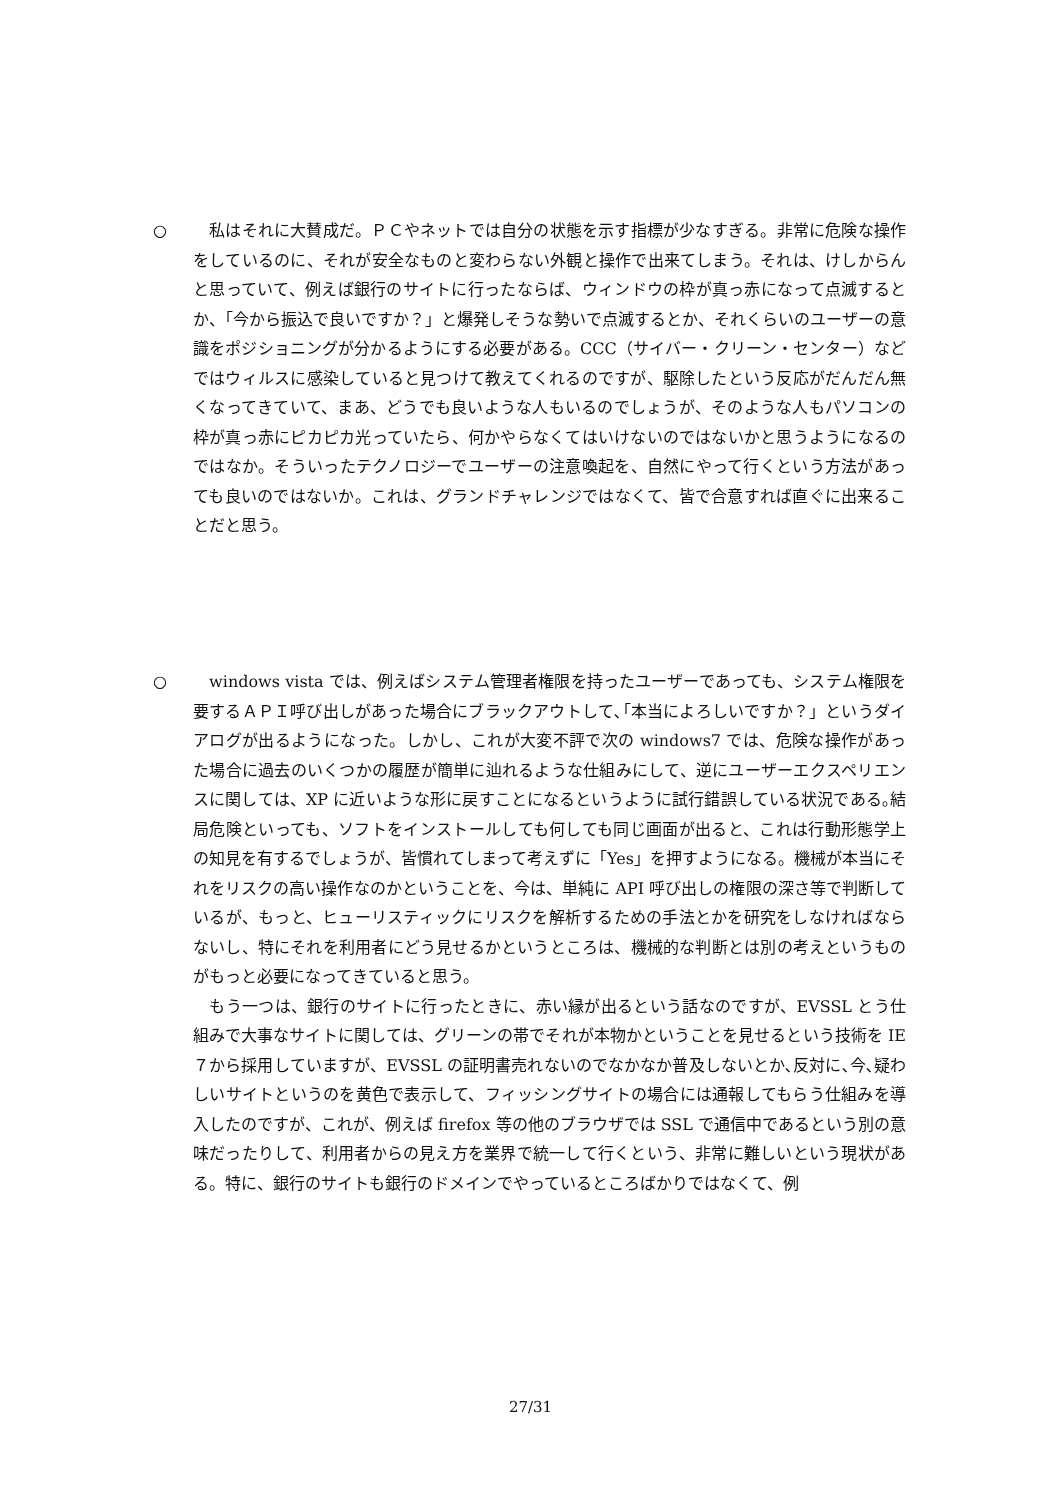○ 　私はそれに大賛成だ。ＰＣやネットでは自分の状態を示す指標が少なすぎる。非常に危険な操作をしているのに、それが安全なものと変わらない外観と操作で出来てしまう。それは、けしからんと思っていて、例えば銀行のサイトに行ったならば、ウィンドウの枠が真っ赤になって点滅するとか、「今から振込で良いですか？」と爆発しそうな勢いで点滅するとか、それくらいのユーザーの意識をポジショニングが分かるようにする必要がある。CCC（サイバー・クリーン・センター）などではウィルスに感染していると見つけて教えてくれるのですが、駆除したという反応がだんだん無くなってきていて、まあ、どうでも良いような人もいるのでしょうが、そのような人もパソコンの枠が真っ赤にピカピカ光っていたら、何かやらなくてはいけないのではないかと思うようになるのではなか。そういったテクノロジーでユーザーの注意喚起を、自然にやって行くという方法があっても良いのではないか。これは、グランドチャレンジではなくて、皆で合意すれば直ぐに出来ることだと思う。
○ 　windows vista では、例えばシステム管理者権限を持ったユーザーであっても、システム権限を要するＡＰＩ呼び出しがあった場合にブラックアウトして､｢本当によろしいですか？」というダイアログが出るようになった。しかし、これが大変不評で次の windows7 では、危険な操作があった場合に過去のいくつかの履歴が簡単に辿れるような仕組みにして、逆にユーザーエクスペリエンスに関しては、XP に近いような形に戻すことになるというように試行錯誤している状況である｡結局危険といっても、ソフトをインストールしても何しても同じ画面が出ると、これは行動形態学上の知見を有するでしょうが、皆慣れてしまって考えずに「Yes」を押すようになる。機械が本当にそれをリスクの高い操作なのかということを、今は、単純に API 呼び出しの権限の深さ等で判断しているが、もっと、ヒューリスティックにリスクを解析するための手法とかを研究をしなければならないし、特にそれを利用者にどう見せるかというところは、機械的な判断とは別の考えというものがもっと必要になってきていると思う。
　もう一つは、銀行のサイトに行ったときに、赤い縁が出るという話なのですが、EVSSL とう仕組みで大事なサイトに関しては、グリーンの帯でそれが本物かということを見せるという技術を IE７から採用していますが、EVSSL の証明書売れないのでなかなか普及しないとか､反対に､今､疑わしいサイトというのを黄色で表示して、フィッシングサイトの場合には通報してもらう仕組みを導入したのですが、これが、例えば firefox 等の他のブラウザでは SSL で通信中であるという別の意味だったりして、利用者からの見え方を業界で統一して行くという、非常に難しいという現状がある。特に、銀行のサイトも銀行のドメインでやっているところばかりではなくて、例
27/31